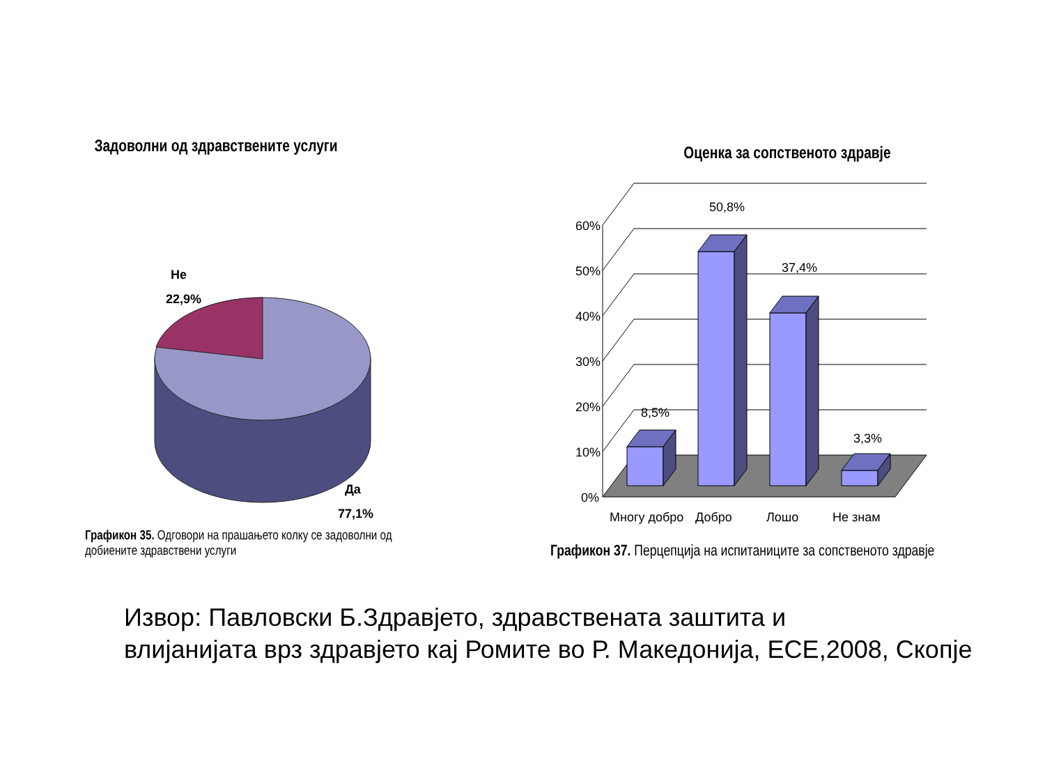Задоволни од здравствените услуги
Не
22,9%
Да
77,1%
Графикон 35. Одговори на прашањето колку се задоволни од добиените здравствени услуги
Оценка за сопственото здравје
60%
50%
40%
30%
20%
10%
0%
8,5%
50,8%
37,4%
3,3%
Многу добро
Добро
Лошо
Не знам
Графикон 37. Перцепција на испитаниците за сопственото здравје
Извор: Павловски Б.Здравјето, здравствената заштита и
влијанијата врз здравјето кај Ромите во Р. Македонија, ЕСЕ,2008, Скопје